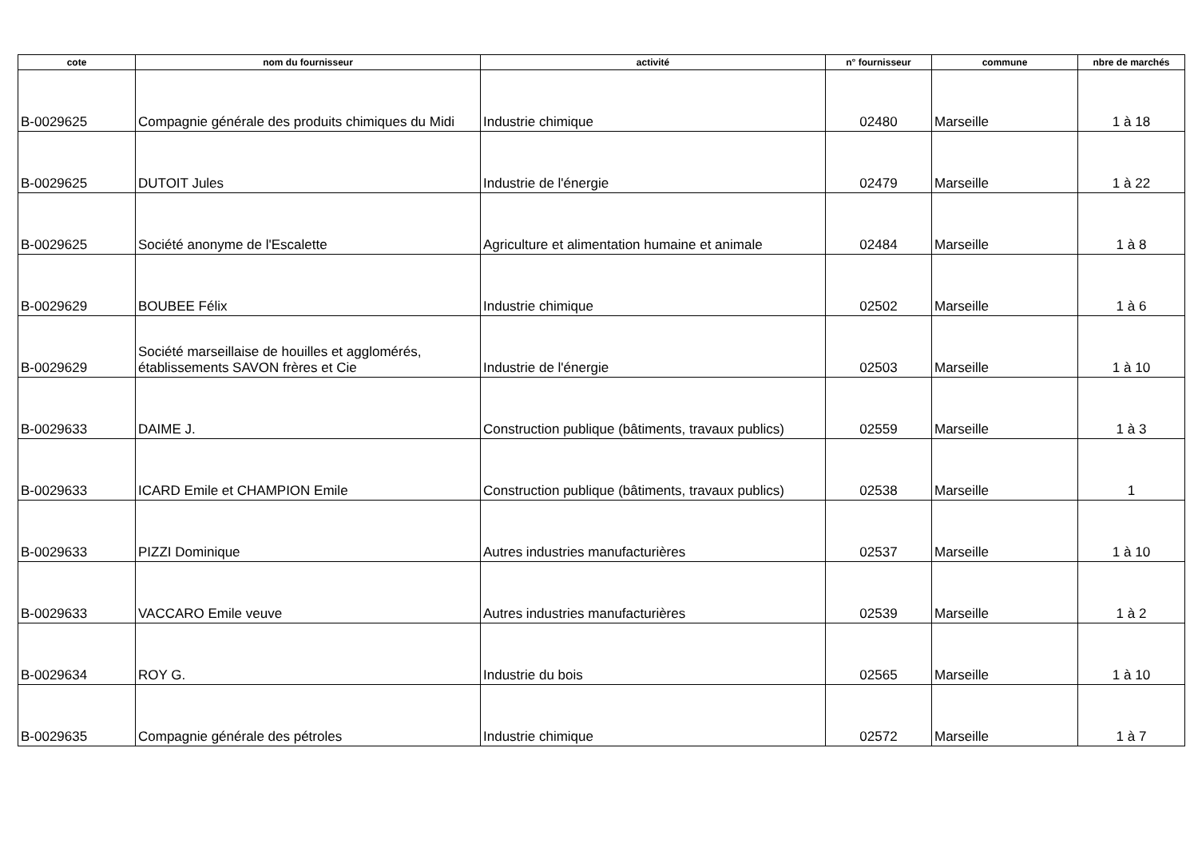| cote | nom du fournisseur | activité | n° fournisseur | commune | nbre de marchés |
| --- | --- | --- | --- | --- | --- |
| B-0029625 | Compagnie générale des produits chimiques du Midi | Industrie chimique | 02480 | Marseille | 1 à 18 |
| B-0029625 | DUTOIT Jules | Industrie de l'énergie | 02479 | Marseille | 1 à 22 |
| B-0029625 | Société anonyme de l'Escalette | Agriculture et alimentation humaine et animale | 02484 | Marseille | 1 à 8 |
| B-0029629 | BOUBEE Félix | Industrie chimique | 02502 | Marseille | 1 à 6 |
| B-0029629 | Société marseillaise de houilles et agglomérés, établissements SAVON frères et Cie | Industrie de l'énergie | 02503 | Marseille | 1 à 10 |
| B-0029633 | DAIME J. | Construction publique (bâtiments, travaux publics) | 02559 | Marseille | 1 à 3 |
| B-0029633 | ICARD Emile et CHAMPION Emile | Construction publique (bâtiments, travaux publics) | 02538 | Marseille | 1 |
| B-0029633 | PIZZI Dominique | Autres industries manufacturières | 02537 | Marseille | 1 à 10 |
| B-0029633 | VACCARO Emile veuve | Autres industries manufacturières | 02539 | Marseille | 1 à 2 |
| B-0029634 | ROY G. | Industrie du bois | 02565 | Marseille | 1 à 10 |
| B-0029635 | Compagnie générale des pétroles | Industrie chimique | 02572 | Marseille | 1 à 7 |